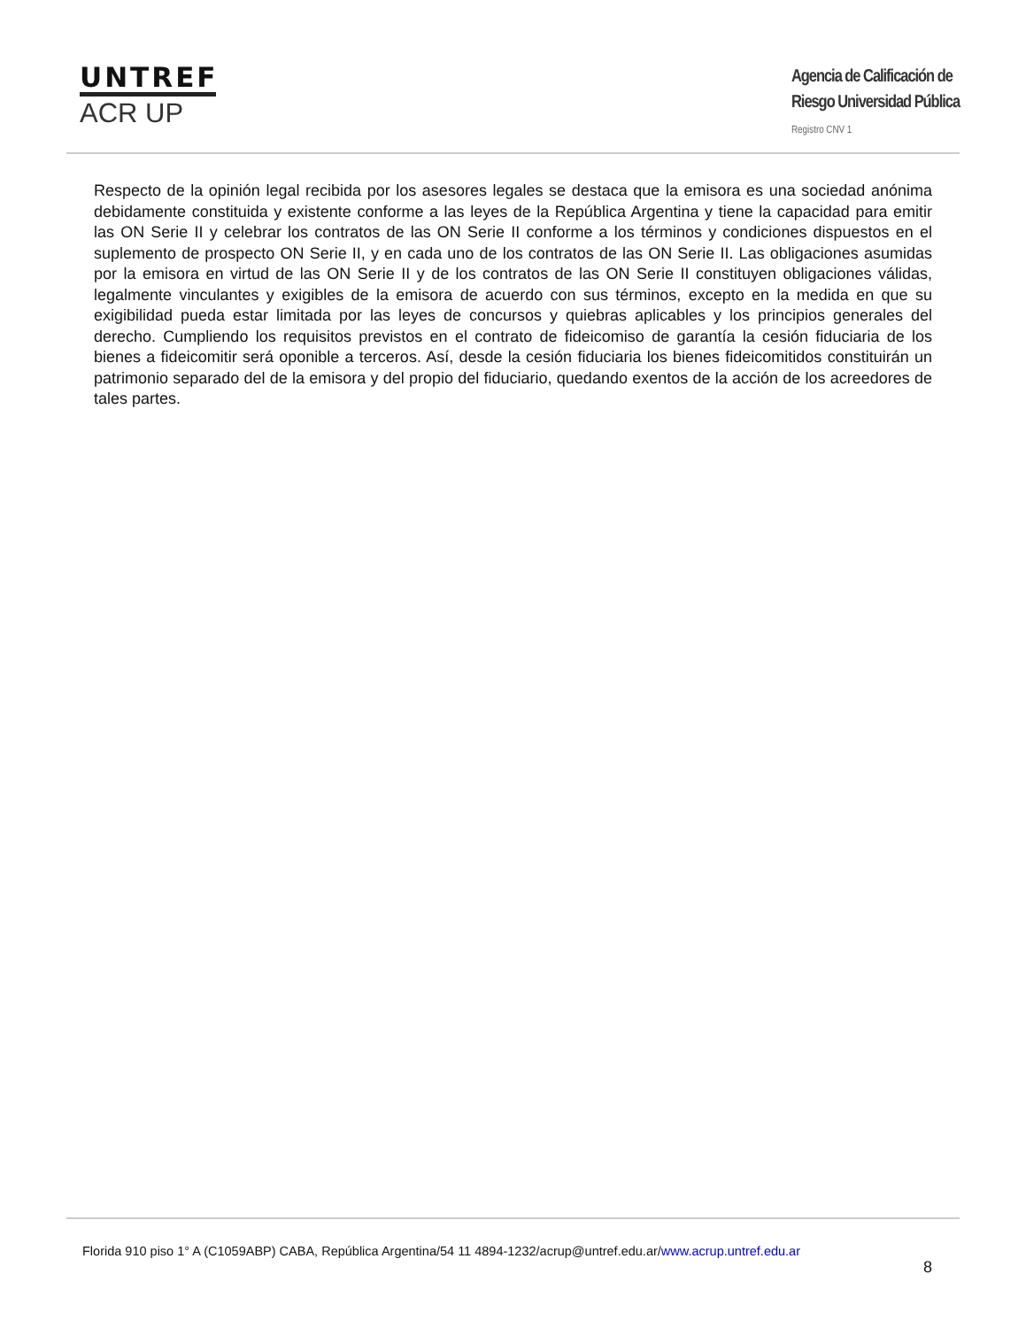UNTREF
ACR UP
Agencia de Calificación de
Riesgo Universidad Pública
Registro CNV 1
Respecto de la opinión legal recibida por los asesores legales se destaca que la emisora es una sociedad anónima debidamente constituida y existente conforme a las leyes de la República Argentina y tiene la capacidad para emitir las ON Serie II y celebrar los contratos de las ON Serie II conforme a los términos y condiciones dispuestos en el suplemento de prospecto ON Serie II, y en cada uno de los contratos de las ON Serie II. Las obligaciones asumidas por la emisora en virtud de las ON Serie II y de los contratos de las ON Serie II constituyen obligaciones válidas, legalmente vinculantes y exigibles de la emisora de acuerdo con sus términos, excepto en la medida en que su exigibilidad pueda estar limitada por las leyes de concursos y quiebras aplicables y los principios generales del derecho. Cumpliendo los requisitos previstos en el contrato de fideicomiso de garantía la cesión fiduciaria de los bienes a fideicomitir será oponible a terceros. Así, desde la cesión fiduciaria los bienes fideicomitidos constituirán un patrimonio separado del de la emisora y del propio del fiduciario, quedando exentos de la acción de los acreedores de tales partes.
Florida 910 piso 1° A (C1059ABP) CABA, República Argentina/54 11 4894-1232/acrup@untref.edu.ar/www.acrup.untref.edu.ar
8